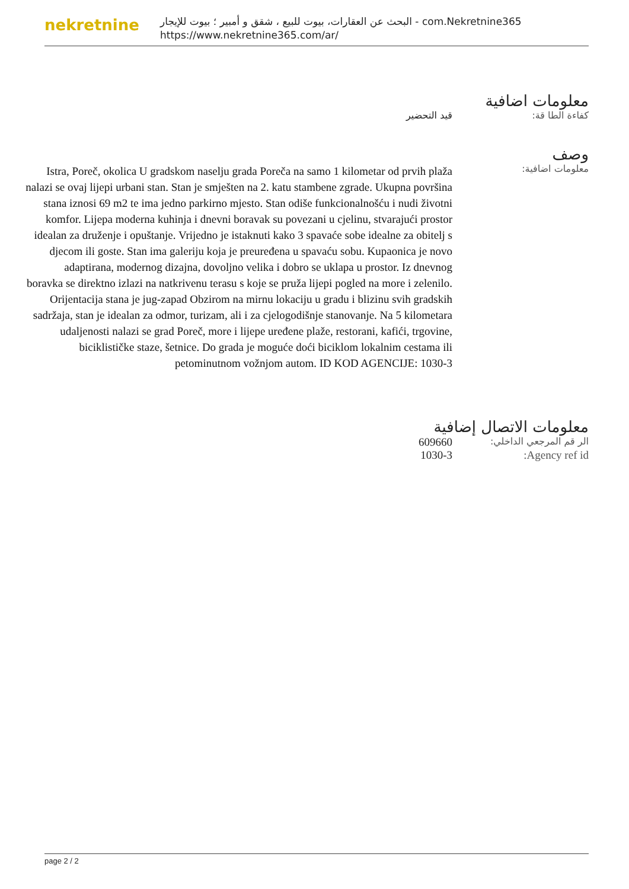nekretnine
البحث عن العقارات، بيوت للبيع ، شقق و أمبير ؛ بيوت للإيجار - com.Nekretnine365
https://www.nekretnine365.com/ar/
معلومات اضافية
كفاءة الطا قة: قيد التحضير
وصف
معلومات اضافية:
Istra, Poreč, okolica U gradskom naselju grada Poreča na samo 1 kilometar od prvih plaža nalazi se ovaj lijepi urbani stan. Stan je smješten na 2. katu stambene zgrade. Ukupna površina stana iznosi 69 m2 te ima jedno parkirno mjesto. Stan odiše funkcionalnošću i nudi životni komfor. Lijepa moderna kuhinja i dnevni boravak su povezani u cjelinu, stvarajući prostor idealan za druženje i opuštanje. Vrijedno je istaknuti kako 3 spavaće sobe idealne za obitelj s djecom ili goste. Stan ima galeriju koja je preuređena u spavaću sobu. Kupaonica je novo adaptirana, modernog dizajna, dovoljno velika i dobro se uklapa u prostor. Iz dnevnog boravka se direktno izlazi na natkrivenu terasu s koje se pruža lijepi pogled na more i zelenilo. Orijentacija stana je jug-zapad Obzirom na mirnu lokaciju u gradu i blizinu svih gradskih sadržaja, stan je idealan za odmor, turizam, ali i za cjelogodišnje stanovanje. Na 5 kilometara udaljenosti nalazi se grad Poreč, more i lijepe uređene plaže, restorani, kafići, trgovine, biciklističke staze, šetnice. Do grada je moguće doći biciklom lokalnim cestama ili petominutnom vožnjom autom. ID KOD AGENCIJE: 1030-3
معلومات الاتصال إضافية
الر قم المرجعي الداخلي:
609660
Agency ref id: 1030-3
page 2 / 2